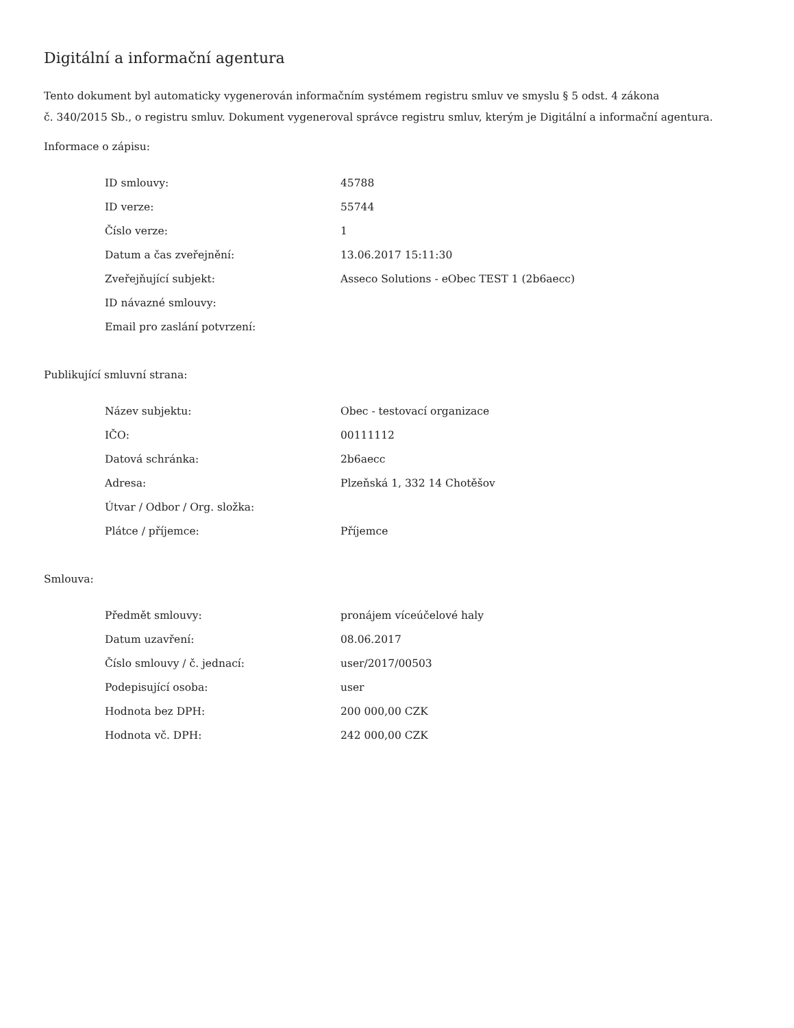Digitální a informační agentura
Tento dokument byl automaticky vygenerován informačním systémem registru smluv ve smyslu § 5 odst. 4 zákona
č. 340/2015 Sb., o registru smluv. Dokument vygeneroval správce registru smluv, kterým je Digitální a informační agentura.
Informace o zápisu:
| ID smlouvy: | 45788 |
| ID verze: | 55744 |
| Číslo verze: | 1 |
| Datum a čas zveřejnění: | 13.06.2017 15:11:30 |
| Zveřejňující subjekt: | Asseco Solutions - eObec TEST 1 (2b6aecc) |
| ID návazné smlouvy: | |
| Email pro zaslání potvrzení: | |
Publikující smluvní strana:
| Název subjektu: | Obec - testovací organizace |
| IČO: | 00111112 |
| Datová schránka: | 2b6aecc |
| Adresa: | Plzeňská 1, 332 14 Chotěšov |
| Útvar / Odbor / Org. složka: | |
| Plátce / příjemce: | Příjemce |
Smlouva:
| Předmět smlouvy: | pronájem víceúčelové haly |
| Datum uzavření: | 08.06.2017 |
| Číslo smlouvy / č. jednací: | user/2017/00503 |
| Podepisující osoba: | user |
| Hodnota bez DPH: | 200 000,00 CZK |
| Hodnota vč. DPH: | 242 000,00 CZK |